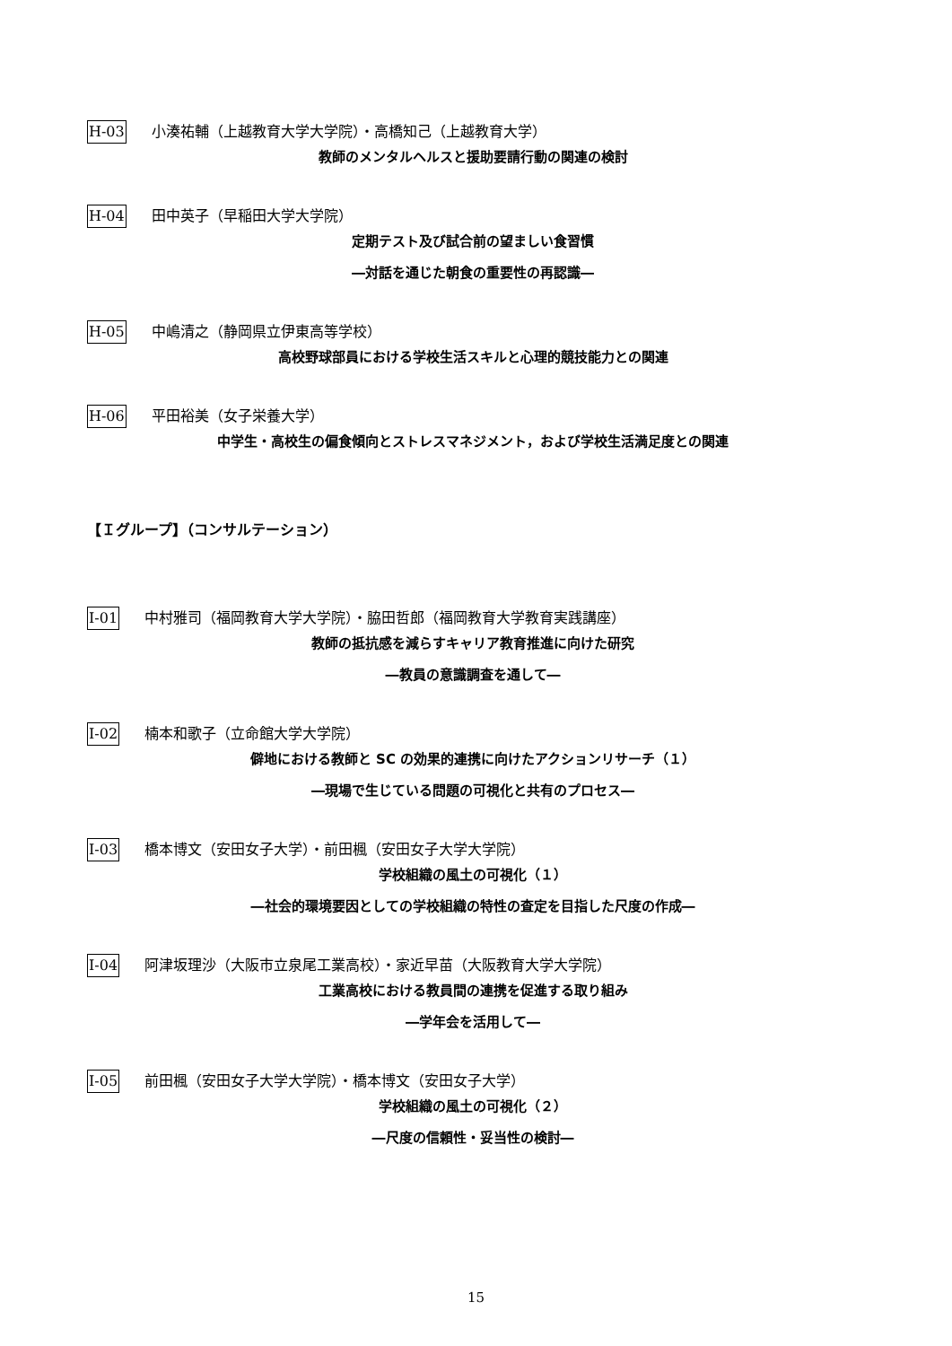H-03 小湊祐輔（上越教育大学大学院）・高橋知己（上越教育大学）
教師のメンタルヘルスと援助要請行動の関連の検討
H-04 田中英子（早稲田大学大学院）
定期テスト及び試合前の望ましい食習慣
―対話を通じた朝食の重要性の再認識―
H-05 中嶋清之（静岡県立伊東高等学校）
高校野球部員における学校生活スキルと心理的競技能力との関連
H-06 平田裕美（女子栄養大学）
中学生・高校生の偏食傾向とストレスマネジメント，および学校生活満足度との関連
【Ｉグループ】（コンサルテーション）
I-01 中村雅司（福岡教育大学大学院）・脇田哲郎（福岡教育大学教育実践講座）
教師の抵抗感を減らすキャリア教育推進に向けた研究
―教員の意識調査を通して―
I-02 楠本和歌子（立命館大学大学院）
僻地における教師と SC の効果的連携に向けたアクションリサーチ（１）
―現場で生じている問題の可視化と共有のプロセス―
I-03 橋本博文（安田女子大学）・前田楓（安田女子大学大学院）
学校組織の風土の可視化（１）
―社会的環境要因としての学校組織の特性の査定を目指した尺度の作成―
I-04 阿津坂理沙（大阪市立泉尾工業高校）・家近早苗（大阪教育大学大学院）
工業高校における教員間の連携を促進する取り組み
―学年会を活用して―
I-05 前田楓（安田女子大学大学院）・橋本博文（安田女子大学）
学校組織の風土の可視化（２）
―尺度の信頼性・妥当性の検討―
15